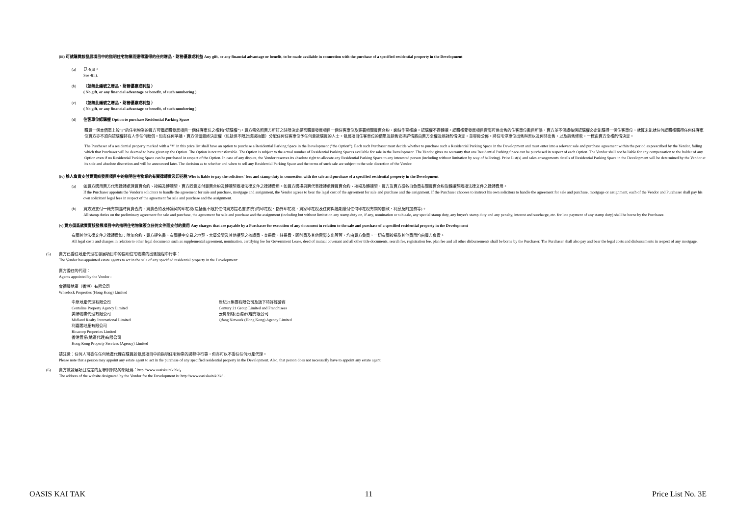(iii) 可就購買該發展項目中的指明住宅物業而連帶獲得的任何贈品、財務優惠或利益 Any gift, or any financial advantage or benefit, to be made available in connection with the purchase of a specified residential property in the Development
(a) 見 4(ii)。
See 4(ii).
(b) （並無此編號之贈品、財務優惠或利益 ）
( No gift, or any financial advantage or benefit, of such numbering )
(c) （並無此編號之贈品、財務優惠或利益 ）
( No gift, or any financial advantage or benefit, of such numbering )
(d) 住客車位認購權 Option to purchase Residential Parking Space
購買一個本價單上設"#"的住宅物業的買方可獲認購發展項目一個住客車位之權利("認購權")。買方需依照賣方所訂之時限決定是否購買發展項目一個住客車位及簽署相關買賣合約，逾時作棄權論。認購權不得轉讓。認購權受發展項目實際可供出售的住客車位數目所限，賣方並不保證每個認購權必定能購得一個住客車位，就算未能就任何認購權購得任何住客車位賣方亦不須向認購權持有人作任何賠償。如有任何爭議，賣方保留最終決定權（包括但不限於透過抽籤）分配任何住客車位予任何意欲購買的人士。發展項目住客車位的價單及銷售安排詳情將由賣方全權及絕對酌情決定，並容後公佈。將住宅停車位出售與否以及何時出售，以及銷售條款，一概由賣方全權酌情決定。
The Purchaser of a residential property marked with a "#" in this price list shall have an option to purchase a Residential Parking Space in the Development ("the Option"). Each such Purchaser must decide whether to purchase such a Residential Parking Space in the Development and must enter into a relevant sale and purchase agreement within the period as prescribed by the Vendor, failing which that Purchaser will be deemed to have given up the Option. The Option is not transferrable. The Option is subject to the actual number of Residential Parking Spaces available for sale in the Development. The Vendor gives no warranty that one Residential Parking Space can be purchased in respect of each Option. The Vendor shall not be liable for any compensation to the holder of any Option even if no Residential Parking Space can be purchased in respect of the Option. In case of any dispute, the Vendor reserves its absolute right to allocate any Residential Parking Space to any interested person (including without limitation by way of balloting). Price List(s) and sales arrangements details of Residential Parking Space in the Development will be determined by the Vendor at its sole and absolute discretion and will be announced later. The decision as to whether and when to sell any Residential Parking Space and the terms of such sale are subject to the sole discretion of the Vendor.
(iv) 誰人負責支付買賣該發展項目中的指明住宅物業的有關律師費及印花稅 Who is liable to pay the solicitors' fees and stamp duty in connection with the sale and purchase of a specified residential property in the Development
(a) 如買方選用賣方代表律師處理買賣合約、按揭及轉讓契，賣方同意支付買賣合約及轉讓契兩項法律文件之律師費用。如買方選擇另聘代表律師處理買賣合約、按揭及轉讓契，買方及賣方須各自負責有關買賣合約及轉讓契兩項法律文件之律師費用。
If the Purchaser appoints the Vendor's solicitors to handle the agreement for sale and purchase, mortgage and assignment, the Vendor agrees to bear the legal cost of the agreement for sale and purchase and the assignment. If the Purchaser chooses to instruct his own solicitors to handle the agreement for sale and purchase, mortgage or assignment, each of the Vendor and Purchaser shall pay his own solicitors' legal fees in respect of the agreement for sale and purchase and the assignment.
(b) 買方須支付一概有關臨時買賣合約、買賣合約及轉讓契的印花稅(包括但不限於任何買方提名書(如有)的印花稅、額外印花稅、買家印花稅及任何與過期繳付任何印花稅有關的罰款、利息及附加費等)。
All stamp duties on the preliminary agreement for sale and purchase, the agreement for sale and purchase and the assignment (including but without limitation any stamp duty on, if any, nomination or sub-sale, any special stamp duty, any buyer's stamp duty and any penalty, interest and surcharge, etc. for late payment of any stamp duty) shall be borne by the Purchaser.
(v) 買方須爲就買賣該發展項目中的指明住宅物業簽立任何文件而支付的費用 Any charges that are payable by a Purchaser for execution of any document in relation to the sale and purchase of a specified residential property in the Development
有關其他法律文件之律師費如：附加合約、買方提名書、有關樓宇交易之地契、大廈公契及其他樓契之核證費、查冊費、註冊費、圖則費及其他實際支出等等，均由買方負責，一切有關按揭及其他費用均由買方負責。
All legal costs and charges in relation to other legal documents such as supplemental agreement, nomination, certifying fee for Government Lease, deed of mutual covenant and all other title documents, search fee, registration fee, plan fee and all other disbursements shall be borne by the Purchaser. The Purchaser shall also pay and bear the legal costs and disbursements in respect of any mortgage.
(5) 賣方已委任地產代理在發展項目中的指明住宅物業的出售過程中行事：
The Vendor has appointed estate agents to act in the sale of any specified residential property in the Development:
賣方委任的代理：
Agents appointed by the Vendor :
會德豐地產（香港）有限公司
Wheelock Properties (Hong Kong) Limited
中原地產代理有限公司
Centaline Property Agency Limited
美聯物業代理有限公司
Midland Realty International Limited
利嘉閣地產有限公司
Ricacorp Properties Limited
香港置業(地產代理)有限公司
Hong Kong Property Services (Agency) Limited
世紀21集團有限公司及旗下特許經營商
Century 21 Group Limited and Franchisees
云房網絡(香港)代理有限公司
Qfang Network (Hong Kong) Agency Limited
請注意：任何人可委任任何地產代理在購買該發展項目中的指明住宅物業的過程中行事，但亦可以不委任任何地產代理。
Please note that a person may appoint any estate agent to act in the purchase of any specified residential property in the Development. Also, that person does not necessarily have to appoint any estate agent.
(6) 賣方就發展項目指定的互聯網網站的網址爲：http://www.oasiskaitak.hk/。
The address of the website designated by the Vendor for the Development is: http://www.oasiskaitak.hk/ .
OASIS KAI TAK 11 Price List No. 3E